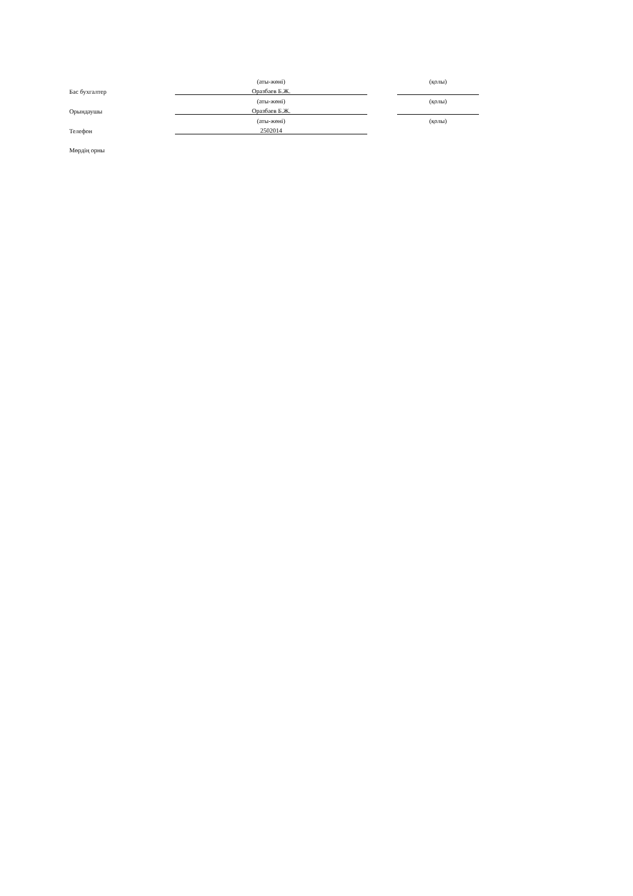| | (аты-жөні) | | (қолы) |
| Бас бухгалтер | Оразбаев Б.Ж. | | |
| | (аты-жөні) | | (қолы) |
| Орындаушы | Оразбаев Б.Ж. | | |
| | (аты-жөні) | | (қолы) |
| Телефон | 2502014 | | |
| Мөрдің орны | | | |